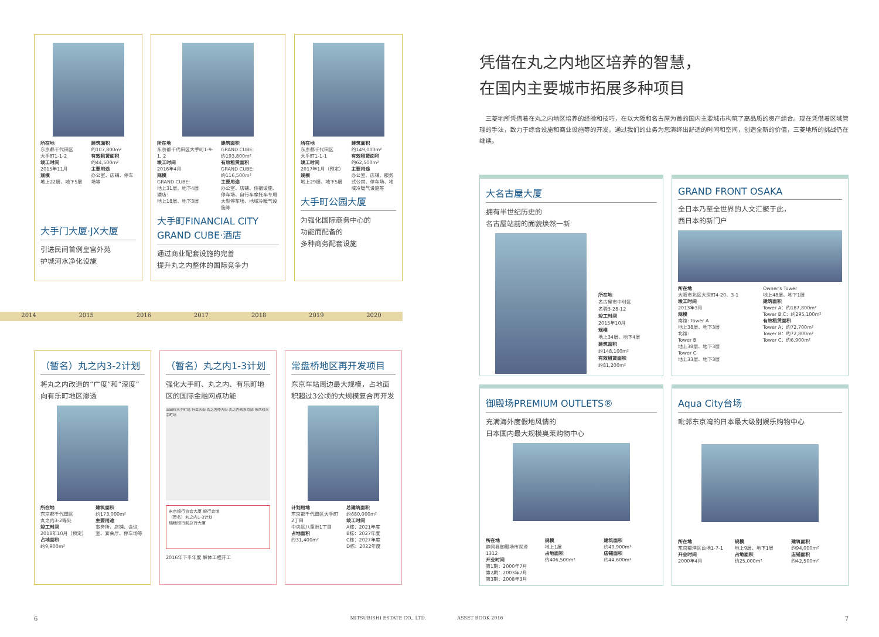所在地
东京都千代田区
大手町1-1-2
竣工时间
2015年11月
规模
地上22层、地下5层
建筑面积
约107,800m²
有效租赁面积
约44,500m²
主要用途
办公室、店铺、停车场等
大手门大厦·JX大厦
引进民间首例皇宫外苑
护城河水净化设施
所在地
东京都千代田区大手町1-9-1, 2
竣工时间
2016年4月
规模
GRAND CUBE:
地上31层、地下4层
酒店:
地上18层、地下3层
建筑面积
GRAND CUBE:
约193,800m²
有效租赁面积
GRAND CUBE:
约116,500m²
主要用途
办公室、店铺、住宿设施、停车场、自行车摩托车专用大型停车场、地域冷暖气设施等
大手町FINANCIAL CITY
GRAND CUBE·酒店
通过商业配套设施的完善
提升丸之内整体的国际竞争力
所在地
东京都千代田区
大手町1-1-1
竣工时间
2017年1月（预定）
规模
地上29层、地下5层
建筑面积
约149,000m²
有效租赁面积
约62,500m²
主要用途
办公室、店铺、服务式公寓、停车场、地域冷暖气设施等
大手町公园大厦
为强化国际商务中心的
功能而配备的
多种商务配套设施
2014 2015 2016 2017 2018 2019 2020
（暂名）丸之内3-2计划
将丸之内改造的“广度”和“深度”向有乐町地区渗透
所在地
东京都千代田区
丸之内3-2等处
竣工时间
2018年10月（预定）
占地面积
约9,900m²
建筑面积
约173,000m²
主要用途
事务所、店铺、会议室、宴会厅、停车场等
（暂名）丸之内1-3计划
强化大手町、丸之内、有乐町地区的国际金融网点功能
三田线大手町站 行幸大街 丸之内仲大街 丸之内线东京站 东西线大手町站
东京银行协会大厦 银行会馆
（暂名）丸之内1-3计划
瑞穗银行前总行大厦
2016年下半年度 解体工程开工
常盘桥地区再开发项目
东京车站周边最大规模，占地面积超过3公顷的大规模复合再开发
计划用地
东京都千代田区大手町2丁目
中央区八重洲1丁目
占地面积
约31,400m²
总建筑面积
约680,000m²
竣工时间
A栋：2021年度
B栋：2027年度
C栋：2027年度
D栋：2022年度
凭借在丸之内地区培养的智慧，
在国内主要城市拓展多种项目
　三菱地所凭借着在丸之内地区培养的经验和技巧，在以大阪和名古屋为首的国内主要城市构筑了高品质的资产组合。现在凭借着区域管理的手法，致力于综合设施和商业设施等的开发。通过我们的业务为您演绎出舒适的时间和空间，创造全新的价值，三菱地所的挑战仍在继续。
大名古屋大厦
拥有半世纪历史的
名古屋站前的面貌焕然一新
所在地
名古屋市中村区
名驿3-28-12
竣工时间
2015年10月
规模
地上34层、地下4层
建筑面积
约148,100m²
有效租赁面积
约81,200m²
GRAND FRONT OSAKA
全日本乃至全世界的人文汇聚于此，
西日本的新门户
所在地
大阪市北区大深町4-20、3-1
竣工时间
2013年3月
规模
南馆: Tower A
地上38层、地下3层
北馆:
Tower B
地上38层、地下3层
Tower C
地上33层、地下3层
Owner's Tower
地上48层、地下1层
建筑面积
Tower A：约187,800m²
Tower B,C：约295,100m²
有效租赁面积
Tower A：约72,700m²
Tower B：约72,800m²
Tower C：约6,900m²
御殿场PREMIUM OUTLETS®
充满海外度假地风情的
日本国内最大规模奥莱购物中心
所在地
静冈县御殿场市深泽1312
开业时间
第1期：2000年7月
第2期：2003年7月
第3期：2008年3月
规模
地上1层
占地面积
约406,500m²
建筑面积
约49,900m²
店铺面积
约44,600m²
Aqua City台场
毗邻东京湾的日本最大级别娱乐购物中心
所在地
东京都港区台场1-7-1
开业时间
2000年4月
规模
地上9层、地下1层
占地面积
约25,000m²
建筑面积
约94,000m²
店铺面积
约42,500m²
6 MITSUBISHI ESTATE CO., LTD. ASSET BOOK 2016 7